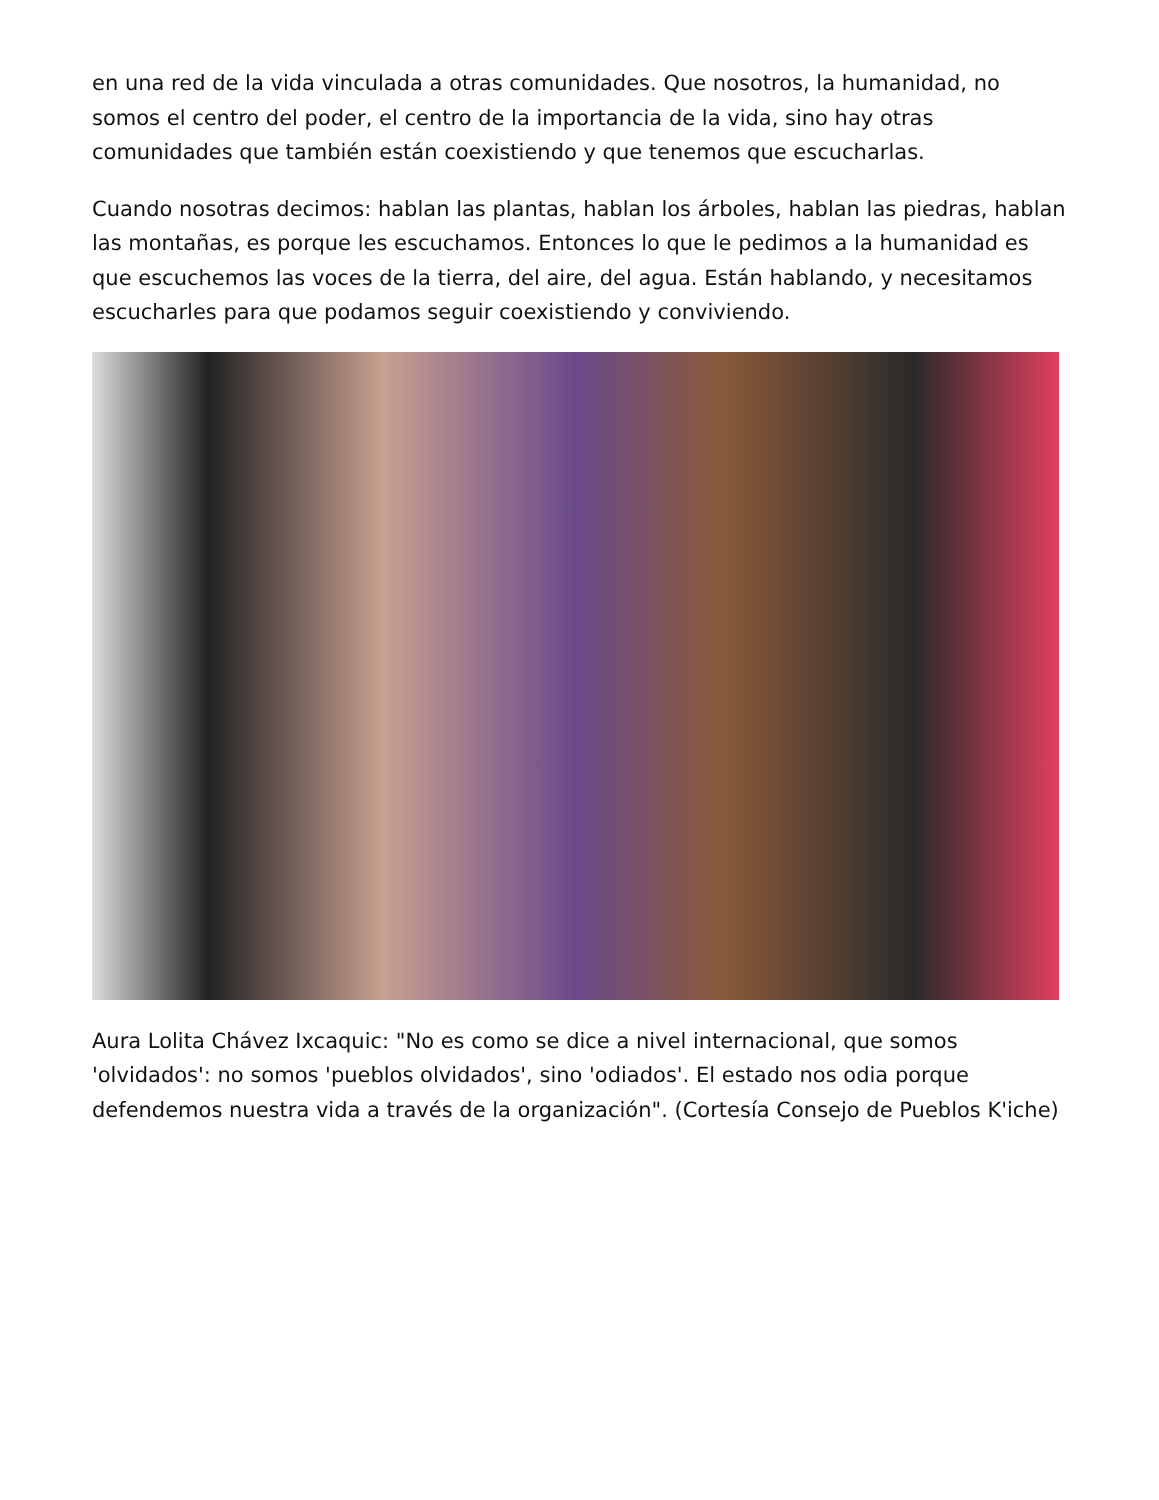en una red de la vida vinculada a otras comunidades. Que nosotros, la humanidad, no somos el centro del poder, el centro de la importancia de la vida, sino hay otras comunidades que también están coexistiendo y que tenemos que escucharlas.
Cuando nosotras decimos: hablan las plantas, hablan los árboles, hablan las piedras, hablan las montañas, es porque les escuchamos. Entonces lo que le pedimos a la humanidad es que escuchemos las voces de la tierra, del aire, del agua. Están hablando, y necesitamos escucharles para que podamos seguir coexistiendo y conviviendo.
Aura Lolita Chávez Ixcaquic: "No es como se dice a nivel internacional, que somos 'olvidados': no somos 'pueblos olvidados', sino 'odiados'. El estado nos odia porque defendemos nuestra vida a través de la organización". (Cortesía Consejo de Pueblos K'iche)